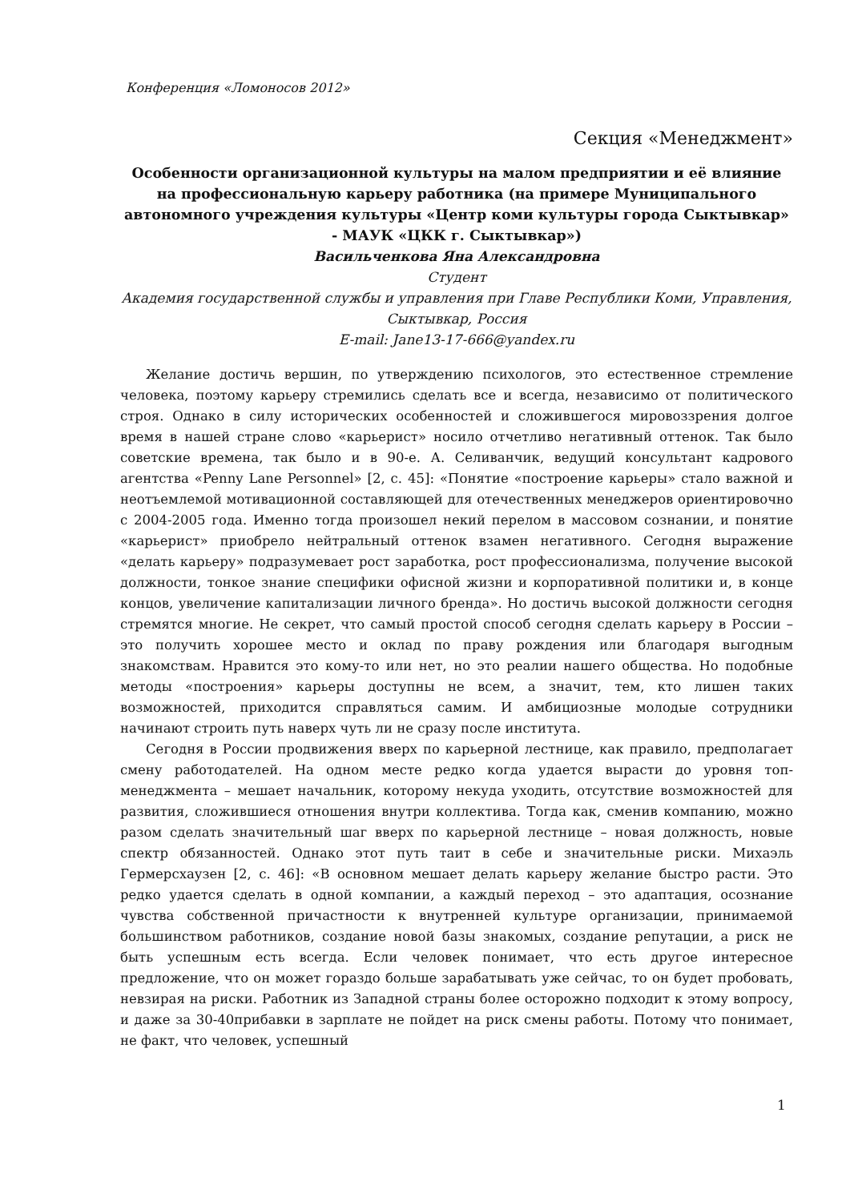Конференция «Ломоносов 2012»
Секция «Менеджмент»
Особенности организационной культуры на малом предприятии и её влияние на профессиональную карьеру работника (на примере Муниципального автономного учреждения культуры «Центр коми культуры города Сыктывкар» - МАУК «ЦКК г. Сыктывкар»)
Васильченкова Яна Александровна
Студент
Академия государственной службы и управления при Главе Республики Коми, Управления, Сыктывкар, Россия
E-mail: Jane13-17-666@yandex.ru
Желание достичь вершин, по утверждению психологов, это естественное стремление человека, поэтому карьеру стремились сделать все и всегда, независимо от политического строя. Однако в силу исторических особенностей и сложившегося мировоззрения долгое время в нашей стране слово «карьерист» носило отчетливо негативный оттенок. Так было советские времена, так было и в 90-е. А. Селиванчик, ведущий консультант кадрового агентства «Penny Lane Personnel» [2, с. 45]: «Понятие «построение карьеры» стало важной и неотъемлемой мотивационной составляющей для отечественных менеджеров ориентировочно с 2004-2005 года. Именно тогда произошел некий перелом в массовом сознании, и понятие «карьерист» приобрело нейтральный оттенок взамен негативного. Сегодня выражение «делать карьеру» подразумевает рост заработка, рост профессионализма, получение высокой должности, тонкое знание специфики офисной жизни и корпоративной политики и, в конце концов, увеличение капитализации личного бренда». Но достичь высокой должности сегодня стремятся многие. Не секрет, что самый простой способ сегодня сделать карьеру в России – это получить хорошее место и оклад по праву рождения или благодаря выгодным знакомствам. Нравится это кому-то или нет, но это реалии нашего общества. Но подобные методы «построения» карьеры доступны не всем, а значит, тем, кто лишен таких возможностей, приходится справляться самим. И амбициозные молодые сотрудники начинают строить путь наверх чуть ли не сразу после института.
Сегодня в России продвижения вверх по карьерной лестнице, как правило, предполагает смену работодателей. На одном месте редко когда удается вырасти до уровня топ-менеджмента – мешает начальник, которому некуда уходить, отсутствие возможностей для развития, сложившиеся отношения внутри коллектива. Тогда как, сменив компанию, можно разом сделать значительный шаг вверх по карьерной лестнице – новая должность, новые спектр обязанностей. Однако этот путь таит в себе и значительные риски. Михаэль Гермерсхаузен [2, с. 46]: «В основном мешает делать карьеру желание быстро расти. Это редко удается сделать в одной компании, а каждый переход – это адаптация, осознание чувства собственной причастности к внутренней культуре организации, принимаемой большинством работников, создание новой базы знакомых, создание репутации, а риск не быть успешным есть всегда. Если человек понимает, что есть другое интересное предложение, что он может гораздо больше зарабатывать уже сейчас, то он будет пробовать, невзирая на риски. Работник из Западной страны более осторожно подходит к этому вопросу, и даже за 30-40прибавки в зарплате не пойдет на риск смены работы. Потому что понимает, не факт, что человек, успешный
1